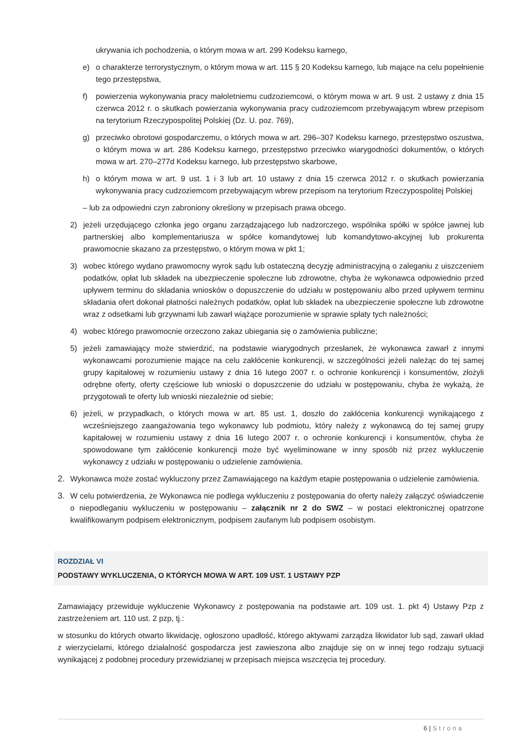ukrywania ich pochodzenia, o którym mowa w art. 299 Kodeksu karnego,
e) o charakterze terrorystycznym, o którym mowa w art. 115 § 20 Kodeksu karnego, lub mające na celu popełnienie tego przestępstwa,
f) powierzenia wykonywania pracy małoletniemu cudzoziemcowi, o którym mowa w art. 9 ust. 2 ustawy z dnia 15 czerwca 2012 r. o skutkach powierzania wykonywania pracy cudzoziemcom przebywającym wbrew przepisom na terytorium Rzeczypospolitej Polskiej (Dz. U. poz. 769),
g) przeciwko obrotowi gospodarczemu, o których mowa w art. 296–307 Kodeksu karnego, przestępstwo oszustwa, o którym mowa w art. 286 Kodeksu karnego, przestępstwo przeciwko wiarygodności dokumentów, o których mowa w art. 270–277d Kodeksu karnego, lub przestępstwo skarbowe,
h) o którym mowa w art. 9 ust. 1 i 3 lub art. 10 ustawy z dnia 15 czerwca 2012 r. o skutkach powierzania wykonywania pracy cudzoziemcom przebywającym wbrew przepisom na terytorium Rzeczypospolitej Polskiej
– lub za odpowiedni czyn zabroniony określony w przepisach prawa obcego.
2) jeżeli urzędującego członka jego organu zarządzającego lub nadzorczego, wspólnika spółki w spółce jawnej lub partnerskiej albo komplementariusza w spółce komandytowej lub komandytowo-akcyjnej lub prokurenta prawomocnie skazano za przestępstwo, o którym mowa w pkt 1;
3) wobec którego wydano prawomocny wyrok sądu lub ostateczną decyzję administracyjną o zaleganiu z uiszczeniem podatków, opłat lub składek na ubezpieczenie społeczne lub zdrowotne, chyba że wykonawca odpowiednio przed upływem terminu do składania wniosków o dopuszczenie do udziału w postępowaniu albo przed upływem terminu składania ofert dokonał płatności należnych podatków, opłat lub składek na ubezpieczenie społeczne lub zdrowotne wraz z odsetkami lub grzywnami lub zawarł wiążące porozumienie w sprawie spłaty tych należności;
4) wobec którego prawomocnie orzeczono zakaz ubiegania się o zamówienia publiczne;
5) jeżeli zamawiający może stwierdzić, na podstawie wiarygodnych przesłanek, że wykonawca zawarł z innymi wykonawcami porozumienie mające na celu zakłócenie konkurencji, w szczególności jeżeli należąc do tej samej grupy kapitałowej w rozumieniu ustawy z dnia 16 lutego 2007 r. o ochronie konkurencji i konsumentów, złożyli odrębne oferty, oferty częściowe lub wnioski o dopuszczenie do udziału w postępowaniu, chyba że wykażą, że przygotowali te oferty lub wnioski niezależnie od siebie;
6) jeżeli, w przypadkach, o których mowa w art. 85 ust. 1, doszło do zakłócenia konkurencji wynikającego z wcześniejszego zaangażowania tego wykonawcy lub podmiotu, który należy z wykonawcą do tej samej grupy kapitałowej w rozumieniu ustawy z dnia 16 lutego 2007 r. o ochronie konkurencji i konsumentów, chyba że spowodowane tym zakłócenie konkurencji może być wyeliminowane w inny sposób niż przez wykluczenie wykonawcy z udziału w postępowaniu o udzielenie zamówienia.
2. Wykonawca może zostać wykluczony przez Zamawiającego na każdym etapie postępowania o udzielenie zamówienia.
3. W celu potwierdzenia, że Wykonawca nie podlega wykluczeniu z postępowania do oferty należy załączyć oświadczenie o niepodleganiu wykluczeniu w postępowaniu – załącznik nr 2 do SWZ – w postaci elektronicznej opatrzone kwalifikowanym podpisem elektronicznym, podpisem zaufanym lub podpisem osobistym.
ROZDZIAŁ VI
PODSTAWY WYKLUCZENIA, O KTÓRYCH MOWA W ART. 109 UST. 1 USTAWY PZP
Zamawiający przewiduje wykluczenie Wykonawcy z postępowania na podstawie art. 109 ust. 1. pkt 4) Ustawy Pzp z zastrzeżeniem art. 110 ust. 2 pzp, tj.:
w stosunku do których otwarto likwidację, ogłoszono upadłość, którego aktywami zarządza likwidator lub sąd, zawarł układ z wierzycielami, którego działalność gospodarcza jest zawieszona albo znajduje się on w innej tego rodzaju sytuacji wynikającej z podobnej procedury przewidzianej w przepisach miejsca wszczęcia tej procedury.
6 | Strona